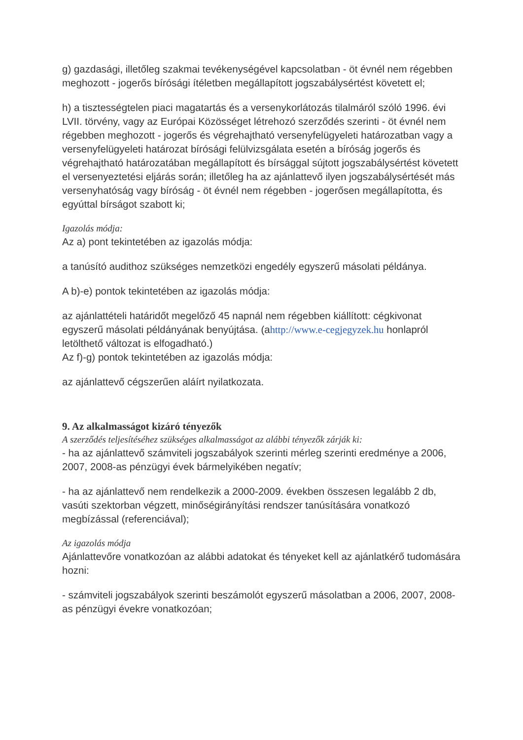g) gazdasági, illetőleg szakmai tevékenységével kapcsolatban - öt évnél nem régebben meghozott - jogerős bírósági ítéletben megállapított jogszabálysértést követett el;
h) a tisztességtelen piaci magatartás és a versenykorlátozás tilalmáról szóló 1996. évi LVII. törvény, vagy az Európai Közösséget létrehozó szerződés szerinti - öt évnél nem régebben meghozott - jogerős és végrehajtható versenyfelügyeleti határozatban vagy a versenyfelügyeleti határozat bírósági felülvizsgálata esetén a bíróság jogerős és végrehajtható határozatában megállapított és bírsággal sújtott jogszabálysértést követett el versenyeztetési eljárás során; illetőleg ha az ajánlattevő ilyen jogszabálysértését más versenyhatóság vagy bíróság - öt évnél nem régebben - jogerősen megállapította, és egyúttal bírságot szabott ki;
Igazolás módja:
Az a) pont tekintetében az igazolás módja:
a tanúsító audithoz szükséges nemzetközi engedély egyszerű másolati példánya.
A b)-e) pontok tekintetében az igazolás módja:
az ajánlattételi határidőt megelőző 45 napnál nem régebben kiállított: cégkivonat egyszerű másolati példányának benyújtása. (ahttp://www.e-cegjegyzek.hu honlapról letölthető változat is elfogadható.)
Az f)-g) pontok tekintetében az igazolás módja:
az ajánlattevő cégszerűen aláírt nyilatkozata.
9. Az alkalmasságot kizáró tényezők
A szerződés teljesítéséhez szükséges alkalmasságot az alábbi tényezők zárják ki:
- ha az ajánlattevő számviteli jogszabályok szerinti mérleg szerinti eredménye a 2006, 2007, 2008-as pénzügyi évek bármelyikében negatív;
- ha az ajánlattevő nem rendelkezik a 2000-2009. években összesen legalább 2 db, vasúti szektorban végzett, minőségirányítási rendszer tanúsítására vonatkozó megbízással (referenciával);
Az igazolás módja
Ajánlattevőre vonatkozóan az alábbi adatokat és tényeket kell az ajánlatkérő tudomására hozni:
- számviteli jogszabályok szerinti beszámolót egyszerű másolatban a 2006, 2007, 2008-as pénzügyi évekre vonatkozóan;